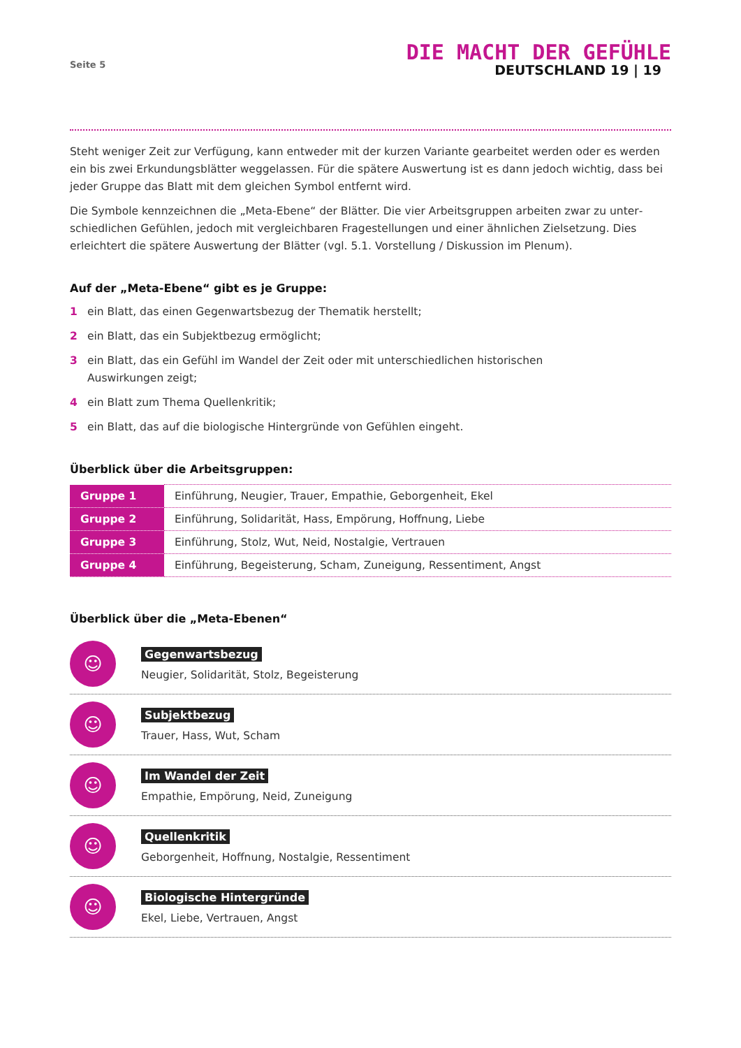Seite 5
DIE MACHT DER GEFÜHLE
DEUTSCHLAND 19 | 19
Steht weniger Zeit zur Verfügung, kann entweder mit der kurzen Variante gearbeitet werden oder es werden ein bis zwei Erkundungsblätter weggelassen. Für die spätere Auswertung ist es dann jedoch wichtig, dass bei jeder Gruppe das Blatt mit dem gleichen Symbol entfernt wird.
Die Symbole kennzeichnen die „Meta-Ebene“ der Blätter. Die vier Arbeitsgruppen arbeiten zwar zu unter­schiedlichen Gefühlen, jedoch mit vergleichbaren Fragestellungen und einer ähnlichen Zielsetzung. Dies erleichtert die spätere Auswertung der Blätter (vgl. 5.1. Vorstellung / Diskussion im Plenum).
Auf der „Meta-Ebene“ gibt es je Gruppe:
1 ein Blatt, das einen Gegenwartsbezug der Thematik herstellt;
2 ein Blatt, das ein Subjektbezug ermöglicht;
3 ein Blatt, das ein Gefühl im Wandel der Zeit oder mit unterschiedlichen historischen
Auswirkungen zeigt;
4 ein Blatt zum Thema Quellenkritik;
5 ein Blatt, das auf die biologische Hintergründe von Gefühlen eingeht.
Überblick über die Arbeitsgruppen:
| Gruppe 1 | Einführung, Neugier, Trauer, Empathie, Geborgenheit, Ekel |
| Gruppe 2 | Einführung, Solidarität, Hass, Empörung, Hoffnung, Liebe |
| Gruppe 3 | Einführung, Stolz, Wut, Neid, Nostalgie, Vertrauen |
| Gruppe 4 | Einführung, Begeisterung, Scham, Zuneigung, Ressentiment, Angst |
Überblick über die „Meta-Ebenen“
☺
Gegenwartsbezug
Neugier, Solidarität, Stolz, Begeisterung
☺
Subjektbezug
Trauer, Hass, Wut, Scham
☺
Im Wandel der Zeit
Empathie, Empörung, Neid, Zuneigung
☺
Quellenkritik
Geborgenheit, Hoffnung, Nostalgie, Ressentiment
☺
Biologische Hintergründe
Ekel, Liebe, Vertrauen, Angst